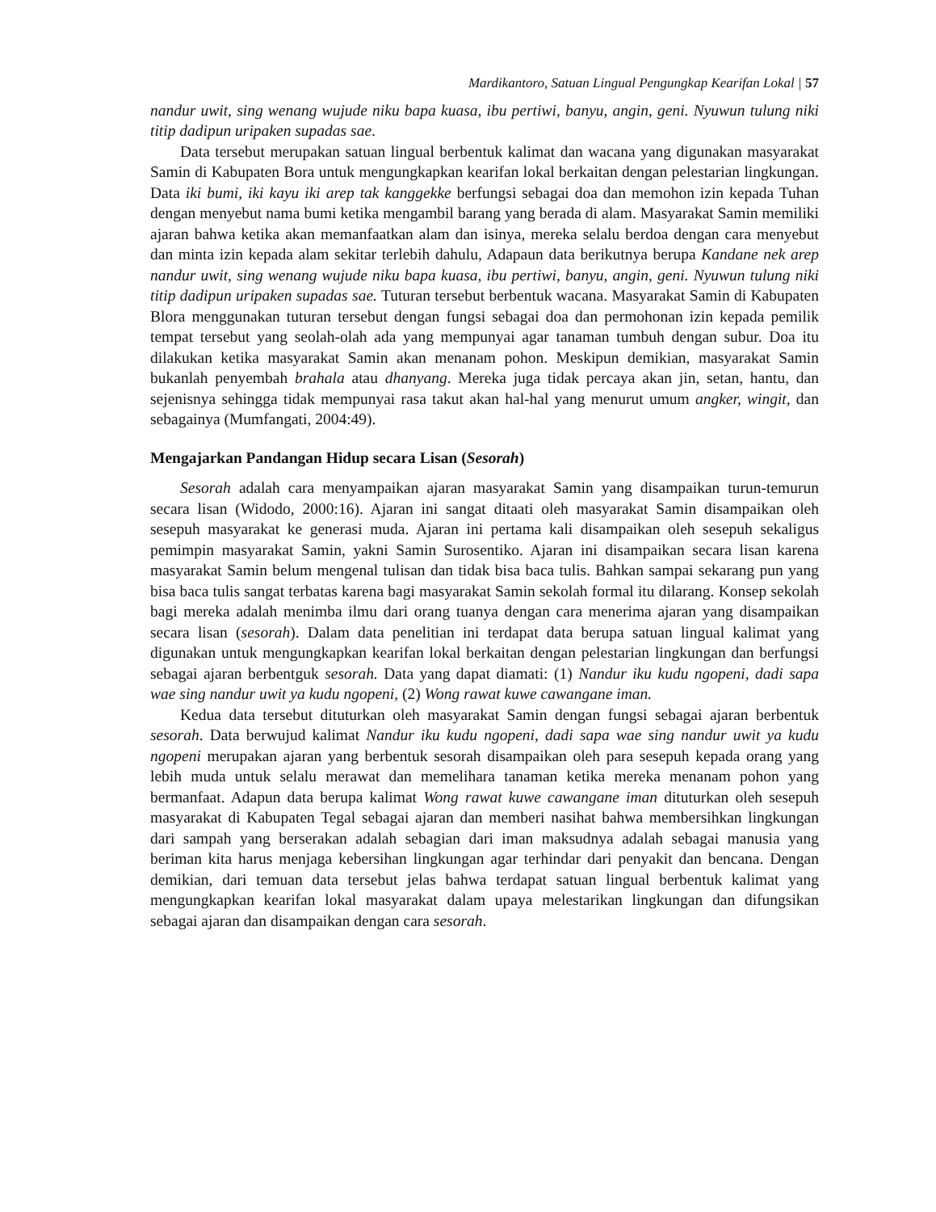Mardikantoro, Satuan Lingual Pengungkap Kearifan Lokal | 57
nandur uwit, sing wenang wujude niku bapa kuasa, ibu pertiwi, banyu, angin, geni. Nyuwun tulung niki titip dadipun uripaken supadas sae.
Data tersebut merupakan satuan lingual berbentuk kalimat dan wacana yang digunakan masyarakat Samin di Kabupaten Bora untuk mengungkapkan kearifan lokal berkaitan dengan pelestarian lingkungan. Data iki bumi, iki kayu iki arep tak kanggekke berfungsi sebagai doa dan memohon izin kepada Tuhan dengan menyebut nama bumi ketika mengambil barang yang berada di alam. Masyarakat Samin memiliki ajaran bahwa ketika akan memanfaatkan alam dan isinya, mereka selalu berdoa dengan cara menyebut dan minta izin kepada alam sekitar terlebih dahulu, Adapaun data berikutnya berupa Kandane nek arep nandur uwit, sing wenang wujude niku bapa kuasa, ibu pertiwi, banyu, angin, geni. Nyuwun tulung niki titip dadipun uripaken supadas sae. Tuturan tersebut berbentuk wacana. Masyarakat Samin di Kabupaten Blora menggunakan tuturan tersebut dengan fungsi sebagai doa dan permohonan izin kepada pemilik tempat tersebut yang seolah-olah ada yang mempunyai agar tanaman tumbuh dengan subur. Doa itu dilakukan ketika masyarakat Samin akan menanam pohon. Meskipun demikian, masyarakat Samin bukanlah penyembah brahala atau dhanyang. Mereka juga tidak percaya akan jin, setan, hantu, dan sejenisnya sehingga tidak mempunyai rasa takut akan hal-hal yang menurut umum angker, wingit, dan sebagainya (Mumfangati, 2004:49).
Mengajarkan Pandangan Hidup secara Lisan (Sesorah)
Sesorah adalah cara menyampaikan ajaran masyarakat Samin yang disampaikan turun-temurun secara lisan (Widodo, 2000:16). Ajaran ini sangat ditaati oleh masyarakat Samin disampaikan oleh sesepuh masyarakat ke generasi muda. Ajaran ini pertama kali disampaikan oleh sesepuh sekaligus pemimpin masyarakat Samin, yakni Samin Surosentiko. Ajaran ini disampaikan secara lisan karena masyarakat Samin belum mengenal tulisan dan tidak bisa baca tulis. Bahkan sampai sekarang pun yang bisa baca tulis sangat terbatas karena bagi masyarakat Samin sekolah formal itu dilarang. Konsep sekolah bagi mereka adalah menimba ilmu dari orang tuanya dengan cara menerima ajaran yang disampaikan secara lisan (sesorah). Dalam data penelitian ini terdapat data berupa satuan lingual kalimat yang digunakan untuk mengungkapkan kearifan lokal berkaitan dengan pelestarian lingkungan dan berfungsi sebagai ajaran berbentguk sesorah. Data yang dapat diamati: (1) Nandur iku kudu ngopeni, dadi sapa wae sing nandur uwit ya kudu ngopeni, (2) Wong rawat kuwe cawangane iman.
Kedua data tersebut dituturkan oleh masyarakat Samin dengan fungsi sebagai ajaran berbentuk sesorah. Data berwujud kalimat Nandur iku kudu ngopeni, dadi sapa wae sing nandur uwit ya kudu ngopeni merupakan ajaran yang berbentuk sesorah disampaikan oleh para sesepuh kepada orang yang lebih muda untuk selalu merawat dan memelihara tanaman ketika mereka menanam pohon yang bermanfaat. Adapun data berupa kalimat Wong rawat kuwe cawangane iman dituturkan oleh sesepuh masyarakat di Kabupaten Tegal sebagai ajaran dan memberi nasihat bahwa membersihkan lingkungan dari sampah yang berserakan adalah sebagian dari iman maksudnya adalah sebagai manusia yang beriman kita harus menjaga kebersihan lingkungan agar terhindar dari penyakit dan bencana. Dengan demikian, dari temuan data tersebut jelas bahwa terdapat satuan lingual berbentuk kalimat yang mengungkapkan kearifan lokal masyarakat dalam upaya melestarikan lingkungan dan difungsikan sebagai ajaran dan disampaikan dengan cara sesorah.